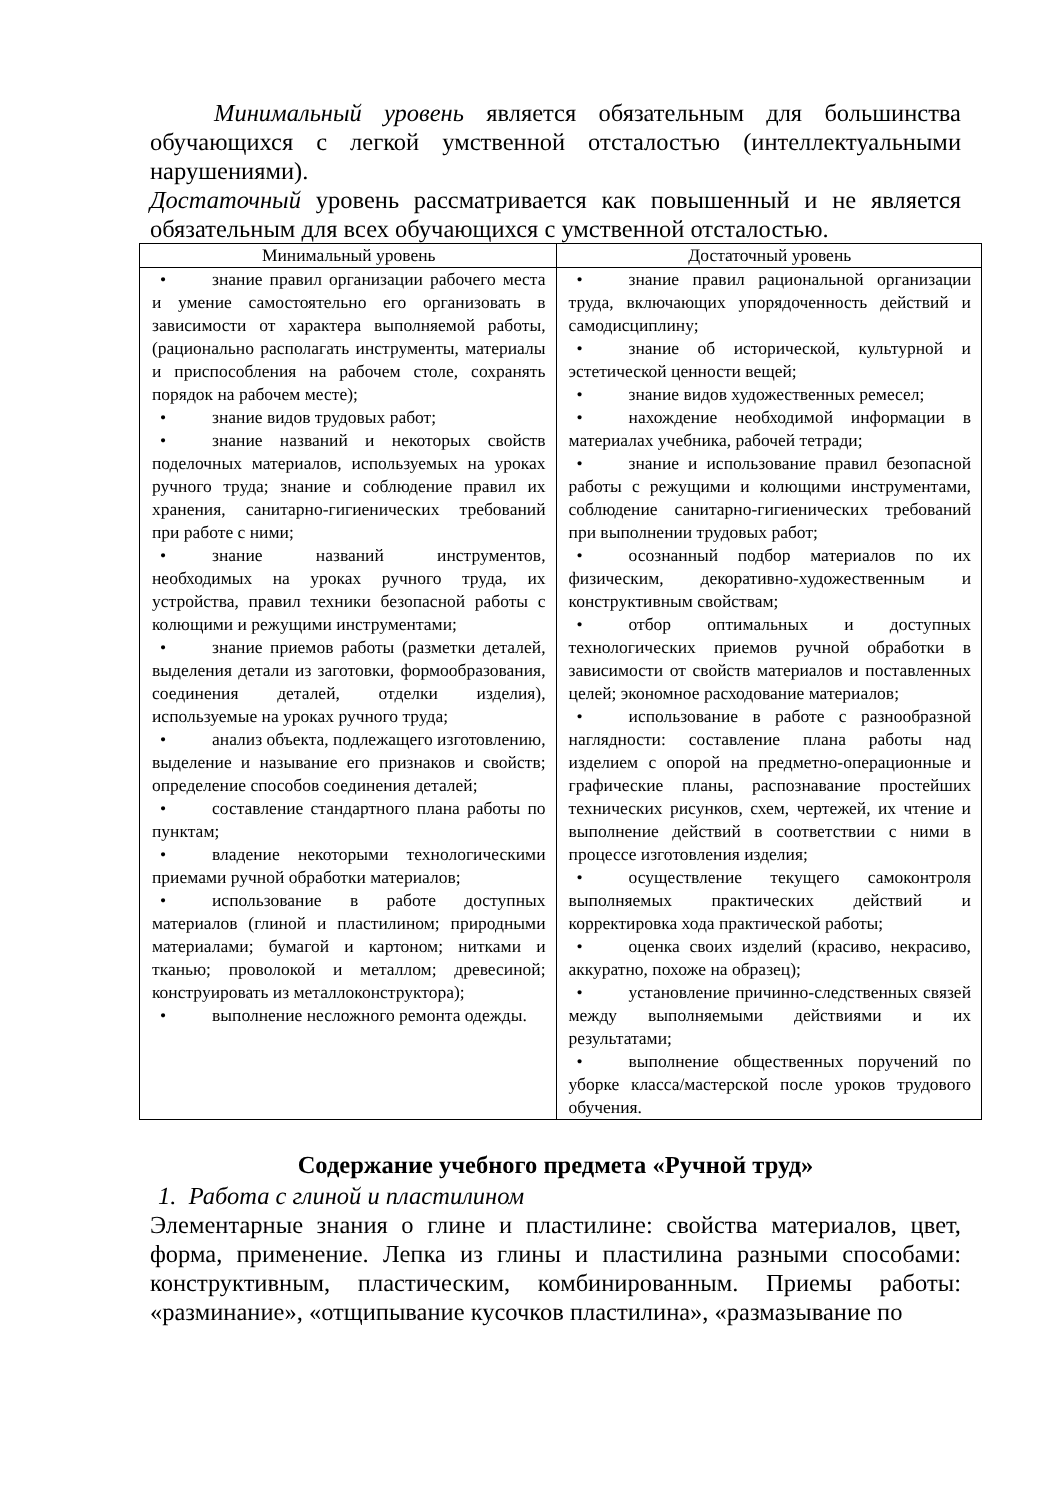Минимальный уровень является обязательным для большинства обучающихся с легкой умственной отсталостью (интеллектуальными нарушениями).
Достаточный уровень рассматривается как повышенный и не является обязательным для всех обучающихся с умственной отсталостью.
| Минимальный уровень | Достаточный уровень |
| --- | --- |
| • знание правил организации рабочего места и умение самостоятельно его организовать в зависимости от характера выполняемой работы, (рационально располагать инструменты, материалы и приспособления на рабочем столе, сохранять порядок на рабочем месте); • знание видов трудовых работ; • знание названий и некоторых свойств поделочных материалов, используемых на уроках ручного труда; знание и соблюдение правил их хранения, санитарно-гигиенических требований при работе с ними; • знание названий инструментов, необходимых на уроках ручного труда, их устройства, правил техники безопасной работы с колющими и режущими инструментами; • знание приемов работы (разметки деталей, выделения детали из заготовки, формообразования, соединения деталей, отделки изделия), используемые на уроках ручного труда; • анализ объекта, подлежащего изготовлению, выделение и называние его признаков и свойств; определение способов соединения деталей; • составление стандартного плана работы по пунктам; • владение некоторыми технологическими приемами ручной обработки материалов; • использование в работе доступных материалов (глиной и пластилином; природными материалами; бумагой и картоном; нитками и тканью; проволокой и металлом; древесиной; конструировать из металлоконструктора); • выполнение несложного ремонта одежды. | • знание правил рациональной организации труда, включающих упорядоченность действий и самодисциплину; • знание об исторической, культурной и эстетической ценности вещей; • знание видов художественных ремесел; • нахождение необходимой информации в материалах учебника, рабочей тетради; • знание и использование правил безопасной работы с режущими и колющими инструментами, соблюдение санитарно-гигиенических требований при выполнении трудовых работ; • осознанный подбор материалов по их физическим, декоративно-художественным и конструктивным свойствам; • отбор оптимальных и доступных технологических приемов ручной обработки в зависимости от свойств материалов и поставленных целей; экономное расходование материалов; • использование в работе с разнообразной наглядности: составление плана работы над изделием с опорой на предметно-операционные и графические планы, распознавание простейших технических рисунков, схем, чертежей, их чтение и выполнение действий в соответствии с ними в процессе изготовления изделия; • осуществление текущего самоконтроля выполняемых практических действий и корректировка хода практической работы; • оценка своих изделий (красиво, некрасиво, аккуратно, похоже на образец); • установление причинно-следственных связей между выполняемыми действиями и их результатами; • выполнение общественных поручений по уборке класса/мастерской после уроков трудового обучения. |
Содержание учебного предмета «Ручной труд»
1. Работа с глиной и пластилином
Элементарные знания о глине и пластилине: свойства материалов, цвет, форма, применение. Лепка из глины и пластилина разными способами: конструктивным, пластическим, комбинированным. Приемы работы: «разминание», «отщипывание кусочков пластилина», «размазывание по